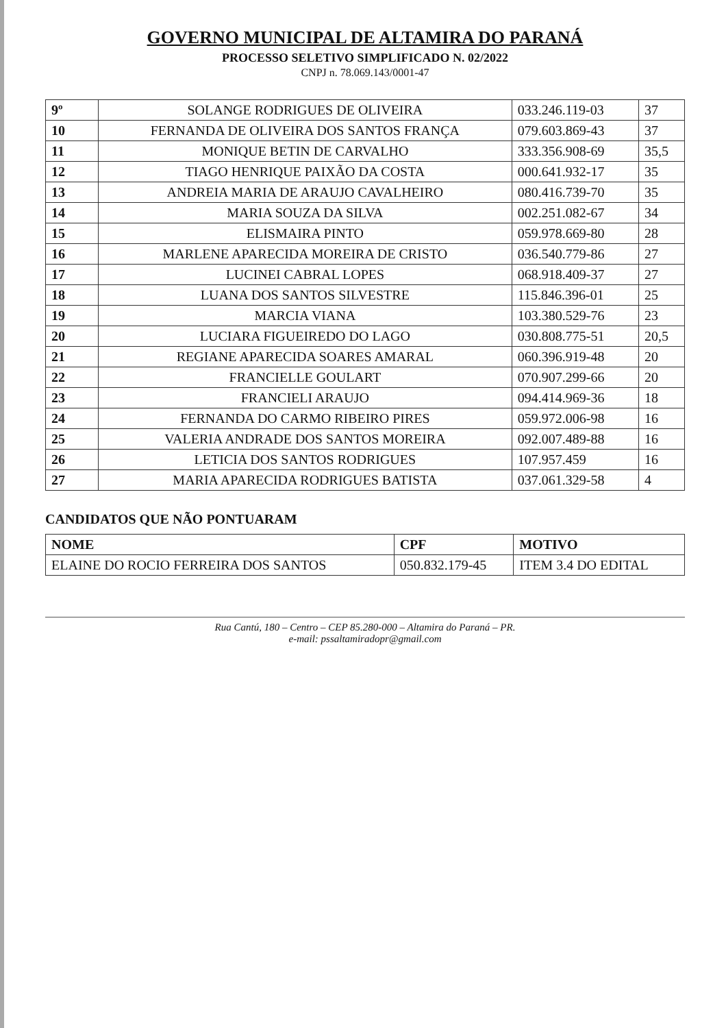GOVERNO MUNICIPAL DE ALTAMIRA DO PARANÁ
PROCESSO SELETIVO SIMPLIFICADO N. 02/2022
CNPJ n. 78.069.143/0001-47
| 9º | SOLANGE RODRIGUES DE OLIVEIRA | 033.246.119-03 | 37 |
| 10 | FERNANDA DE OLIVEIRA DOS SANTOS FRANÇA | 079.603.869-43 | 37 |
| 11 | MONIQUE BETIN DE CARVALHO | 333.356.908-69 | 35,5 |
| 12 | TIAGO HENRIQUE PAIXÃO DA COSTA | 000.641.932-17 | 35 |
| 13 | ANDREIA MARIA DE ARAUJO CAVALHEIRO | 080.416.739-70 | 35 |
| 14 | MARIA SOUZA DA SILVA | 002.251.082-67 | 34 |
| 15 | ELISMAIRA PINTO | 059.978.669-80 | 28 |
| 16 | MARLENE APARECIDA MOREIRA DE CRISTO | 036.540.779-86 | 27 |
| 17 | LUCINEI CABRAL LOPES | 068.918.409-37 | 27 |
| 18 | LUANA DOS SANTOS SILVESTRE | 115.846.396-01 | 25 |
| 19 | MARCIA VIANA | 103.380.529-76 | 23 |
| 20 | LUCIARA FIGUEIREDO DO LAGO | 030.808.775-51 | 20,5 |
| 21 | REGIANE APARECIDA SOARES AMARAL | 060.396.919-48 | 20 |
| 22 | FRANCIELLE GOULART | 070.907.299-66 | 20 |
| 23 | FRANCIELI ARAUJO | 094.414.969-36 | 18 |
| 24 | FERNANDA DO CARMO RIBEIRO PIRES | 059.972.006-98 | 16 |
| 25 | VALERIA ANDRADE DOS SANTOS MOREIRA | 092.007.489-88 | 16 |
| 26 | LETICIA DOS SANTOS RODRIGUES | 107.957.459 | 16 |
| 27 | MARIA APARECIDA RODRIGUES BATISTA | 037.061.329-58 | 4 |
CANDIDATOS QUE NÃO PONTUARAM
| NOME | CPF | MOTIVO |
| --- | --- | --- |
| ELAINE DO ROCIO FERREIRA DOS SANTOS | 050.832.179-45 | ITEM 3.4 DO EDITAL |
Rua Cantú, 180 – Centro – CEP 85.280-000 – Altamira do Paraná – PR.
e-mail: pssaltamiradopr@gmail.com